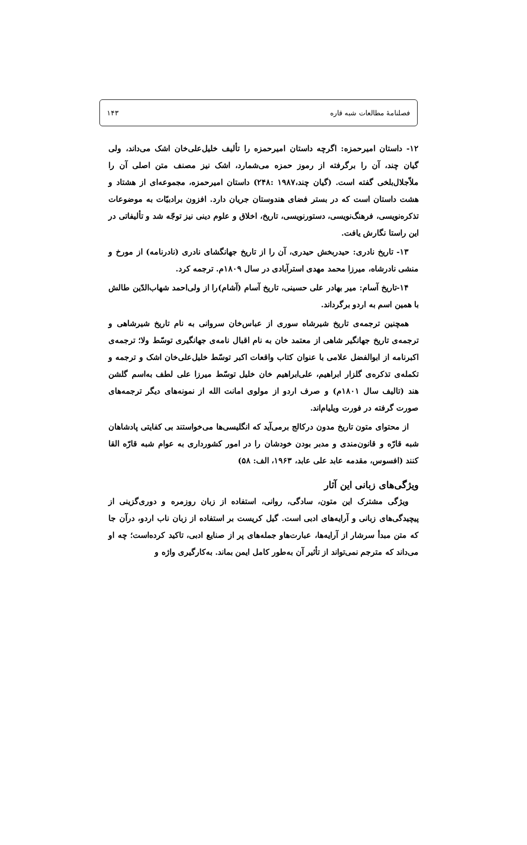فصلنامهٔ مطالعات شبه قاره ۱۴۳
۱۲- داستان امیرحمزه: اگرچه داستان امیرحمزه را تألیف خلیل‌علی‌خان اشک می‌داند، ولی گیان چند، آن را برگرفته از رموز حمزه می‌شمارد، اشک نیز مصنف متن اصلی آن را ملاّجلال‌بلخی گفته است. (گیان چند،۱۹۸۷ :۲۴۸) داستان امیرحمزه، مجموعه‌ای از هشتاد و هشت داستان است که در بستر فضای هندوستان جریان دارد. افزون برادبیّات به موضوعات تذکره‌نویسی، فرهنگ‌نویسی، دستورنویسی، تاریخ، اخلاق و علوم دینی نیز توجّه شد و تألیفاتی در این راستا نگارش یافت.
۱۳- تاریخ نادری: حیدربخش حیدری، آن را از تاریخ جهانگشای نادری (نادرنامه) از مورخ و منشی نادرشاه، میرزا محمد مهدی استرآبادی در سال ۱۸۰۹م. ترجمه کرد.
۱۴-تاریخ آسام: میر بهادر علی حسینی، تاریخ آسام (آشام)را از ولی‌احمد شهاب‌الدّین طالش با همین اسم به اردو برگرداند.
همچنین ترجمه‌ی تاریخ شیرشاه سوری از عباس‌خان سروانی به نام تاریخ شیرشاهی و ترجمه‌ی تاریخ جهانگیر شاهی از معتمد خان به نام اقبال نامه‌ی جهانگیری توسّط ولا؛ ترجمه‌ی اکبرنامه از ابوالفضل علامی با عنوان کتاب واقعات اکبر توسّط خلیل‌علی‌خان اشک و ترجمه و تکمله‌ی تذکره‌ی گلزار ابراهیم، علی‌ابراهیم خان خلیل توسّط میرزا علی لطف به‌اسم گلشن هند (تالیف سال ۱۸۰۱م) و صرف اردو از مولوی امانت الله از نمونه‌های دیگر ترجمه‌های صورت گرفته در فورت ویلیام‌اند.
از محتوای متون تاریخ مدون درکالج برمی‌آید که انگلیسی‌ها می‌خواستند بی کفایتی پادشاهان شبه قارّه و قانون‌مندی و مدبر بودن خودشان را در امور کشورداری به عوام شبه قارّه القا کنند (افسوس، مقدمه عابد علی عابد، ۱۹۶۳، الف: ۵۸)
ویژگی‌های زبانی این آثار
ویژگی مشترک این متون، سادگی، روانی، استفاده از زبان روزمره و دوری‌گزینی از پیچیدگی‌های زبانی و آرایه‌های ادبی است. گیل کریست بر استفاده از زبان ناب اردو، درآن جا که متن مبدأ سرشار از آرایه‌ها، عبارت‌هاو جمله‌های پر از صنایع ادبی، تاکید کرده‌است؛ چه او می‌داند که مترجم نمی‌تواند از تأثیر آن به‌طور کامل ایمن بماند. به‌کارگیری واژه و